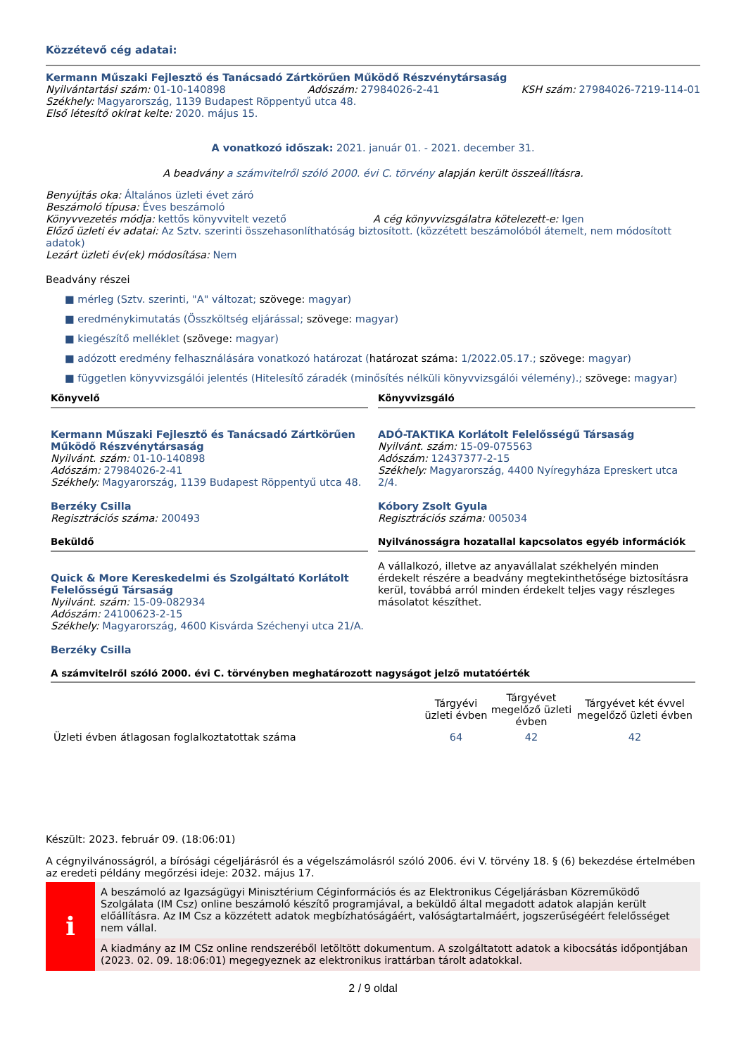Közzétevő cég adatai:
Kermann Műszaki Fejlesztő és Tanácsadó Zártkörűen Működő Részvénytársaság
Nyilvántartási szám: 01-10-140898 Adószám: 27984026-2-41 KSH szám: 27984026-7219-114-01
Székhely: Magyarország, 1139 Budapest Röppentyű utca 48.
Első létesítő okirat kelte: 2020. május 15.
A vonatkozó időszak: 2021. január 01. - 2021. december 31.
A beadvány a számvitelről szóló 2000. évi C. törvény alapján került összeállításra.
Benyújtás oka: Általános üzleti évet záró
Beszámoló típusa: Éves beszámoló
Könyvvezetés módja: kettős könyvvitelt vezető A cég könyvvizsgálatra kötelezett-e: Igen
Előző üzleti év adatai: Az Sztv. szerinti összehasonlíthatóság biztosított. (közzétett beszámolóból átemelt, nem módosított adatok)
Lezárt üzleti év(ek) módosítása: Nem
Beadvány részei
■ mérleg (Sztv. szerinti, "A" változat; szövege: magyar)
■ eredménykimutatás (Összköltség eljárással; szövege: magyar)
■ kiegészítő melléklet (szövege: magyar)
■ adózott eredmény felhasználására vonatkozó határozat (határozat száma: 1/2022.05.17.; szövege: magyar)
■ független könyvvizsgálói jelentés (Hitelesítő záradék (minősítés nélküli könyvvizsgálói vélemény).; szövege: magyar)
Könyvelő
Kermann Műszaki Fejlesztő és Tanácsadó Zártkörűen Működő Részvénytársaság
Nyilvánt. szám: 01-10-140898
Adószám: 27984026-2-41
Székhely: Magyarország, 1139 Budapest Röppentyű utca 48.
Berzéky Csilla
Regisztrációs száma: 200493
Könyvvizsgáló
ADÓ-TAKTIKA Korlátolt Felelősségű Társaság
Nyilvánt. szám: 15-09-075563
Adószám: 12437377-2-15
Székhely: Magyarország, 4400 Nyíregyháza Epreskert utca 2/4.
Kóbory Zsolt Gyula
Regisztrációs száma: 005034
Beküldő
Quick & More Kereskedelmi és Szolgáltató Korlátolt Felelősségű Társaság
Nyilvánt. szám: 15-09-082934
Adószám: 24100623-2-15
Székhely: Magyarország, 4600 Kisvárda Széchenyi utca 21/A.
Berzéky Csilla
Nyilvánosságra hozatallal kapcsolatos egyéb információk
A vállalkozó, illetve az anyavállalat székhelyén minden érdekelt részére a beadvány megtekinthetősége biztosításra kerül, továbbá arról minden érdekelt teljes vagy részleges másolatot készíthet.
A számvitelről szóló 2000. évi C. törvényben meghatározott nagyságot jelző mutatóérték
| | Tárgyévi üzleti évben | Tárgyévet megelőző üzleti évben | Tárgyévet két évvel megelőző üzleti évben |
| --- | --- | --- | --- |
| Üzleti évben átlagosan foglalkoztatottak száma | 64 | 42 | 42 |
Készült: 2023. február 09. (18:06:01)
A cégnyilvánosságról, a bírósági cégeljárásról és a végelszámolásról szóló 2006. évi V. törvény 18. § (6) bekezdése értelmében az eredeti példány megőrzési ideje: 2032. május 17.
i
A beszámoló az Igazságügyi Minisztérium Céginformációs és az Elektronikus Cégeljárásban Közreműködő Szolgálata (IM Csz) online beszámoló készítő programjával, a beküldő által megadott adatok alapján került előállításra. Az IM Csz a közzétett adatok megbízhatóságáért, valóságtartalmáért, jogszerűségéért felelősséget nem vállal.
A kiadmány az IM CSz online rendszeréből letöltött dokumentum. A szolgáltatott adatok a kibocsátás időpontjában (2023. 02. 09. 18:06:01) megegyeznek az elektronikus irattárban tárolt adatokkal.
2 / 9 oldal